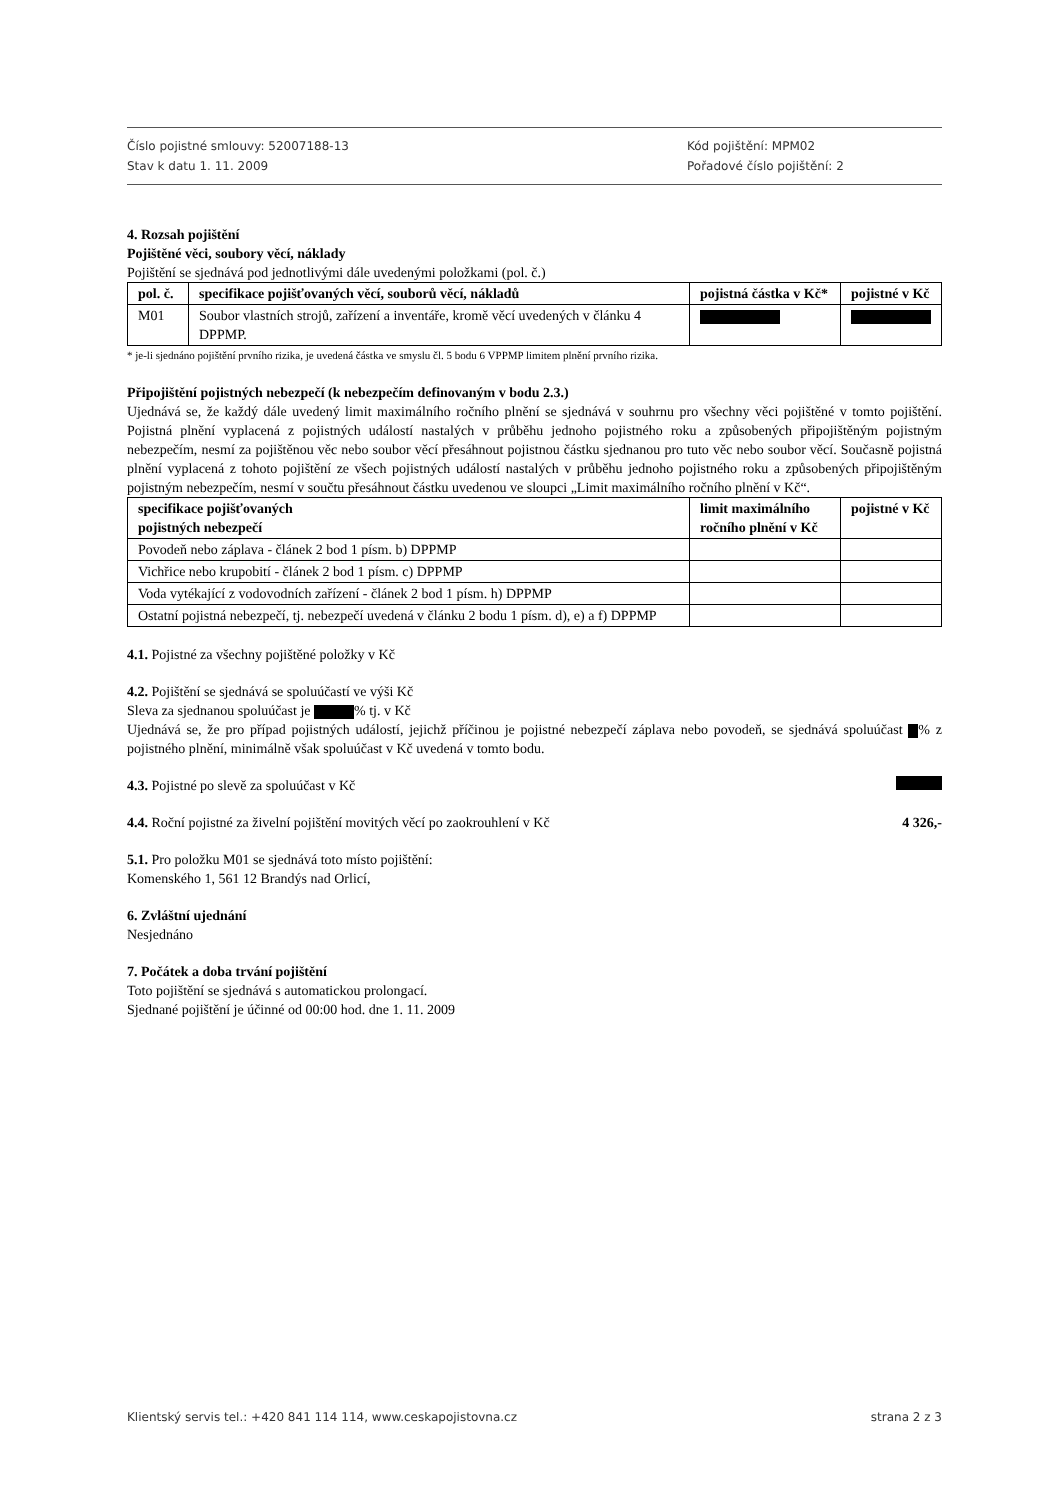Číslo pojistné smlouvy: 52007188-13
Stav k datu 1. 11. 2009
Kód pojištění: MPM02
Pořadové číslo pojištění: 2
4. Rozsah pojištění
Pojištěné věci, soubory věcí, náklady
Pojištění se sjednává pod jednotlivými dále uvedenými položkami (pol. č.)
| pol. č. | specifikace pojišťovaných věcí, souborů věcí, nákladů | pojistná částka v Kč* | pojistné v Kč |
| --- | --- | --- | --- |
| M01 | Soubor vlastních strojů, zařízení a inventáře, kromě věcí uvedených v článku 4 DPPMP. | | |
* je-li sjednáno pojištění prvního rizika, je uvedená částka ve smyslu čl. 5 bodu 6 VPPMP limitem plnění prvního rizika.
Připojištění pojistných nebezpečí (k nebezpečím definovaným v bodu 2.3.)
Ujednává se, že každý dále uvedený limit maximálního ročního plnění se sjednává v souhrnu pro všechny věci pojištěné v tomto pojištění. Pojistná plnění vyplacená z pojistných událostí nastalých v průběhu jednoho pojistného roku a způsobených připojištěným pojistným nebezpečím, nesmí za pojištěnou věc nebo soubor věcí přesáhnout pojistnou částku sjednanou pro tuto věc nebo soubor věcí. Současně pojistná plnění vyplacená z tohoto pojištění ze všech pojistných událostí nastalých v průběhu jednoho pojistného roku a způsobených připojištěným pojistným nebezpečím, nesmí v součtu přesáhnout částku uvedenou ve sloupci „Limit maximálního ročního plnění v Kč“.
| specifikace pojišťovaných pojistných nebezpečí | limit maximálního ročního plnění v Kč | pojistné v Kč |
| --- | --- | --- |
| Povodeň nebo záplava - článek 2 bod 1 písm. b) DPPMP | | |
| Vichřice nebo krupobití - článek 2 bod 1 písm. c) DPPMP | | |
| Voda vytékající z vodovodních zařízení - článek 2 bod 1 písm. h) DPPMP | | |
| Ostatní pojistná nebezpečí, tj. nebezpečí uvedená v článku 2 bodu 1 písm. d), e) a f) DPPMP | | |
4.1. Pojistné za všechny pojištěné položky v Kč
4.2. Pojištění se sjednává se spoluúčastí ve výši Kč
Sleva za sjednanou spoluúčast je % tj. v Kč
Ujednává se, že pro případ pojistných událostí, jejichž příčinou je pojistné nebezpečí záplava nebo povodeň, se sjednává spoluúčast % z pojistného plnění, minimálně však spoluúčast v Kč uvedená v tomto bodu.
4.3. Pojistné po slevě za spoluúčast v Kč
4.4. Roční pojistné za živelní pojištění movitých věcí po zaokrouhlení v Kč 4 326,-
5.1. Pro položku M01 se sjednává toto místo pojištění:
Komenského 1, 561 12 Brandýs nad Orlicí,
6. Zvláštní ujednání
Nesjednáno
7. Počátek a doba trvání pojištění
Toto pojištění se sjednává s automatickou prolongací.
Sjednané pojištění je účinné od 00:00 hod. dne 1. 11. 2009
Klientský servis tel.: +420 841 114 114, www.ceskapojistovna.cz strana 2 z 3